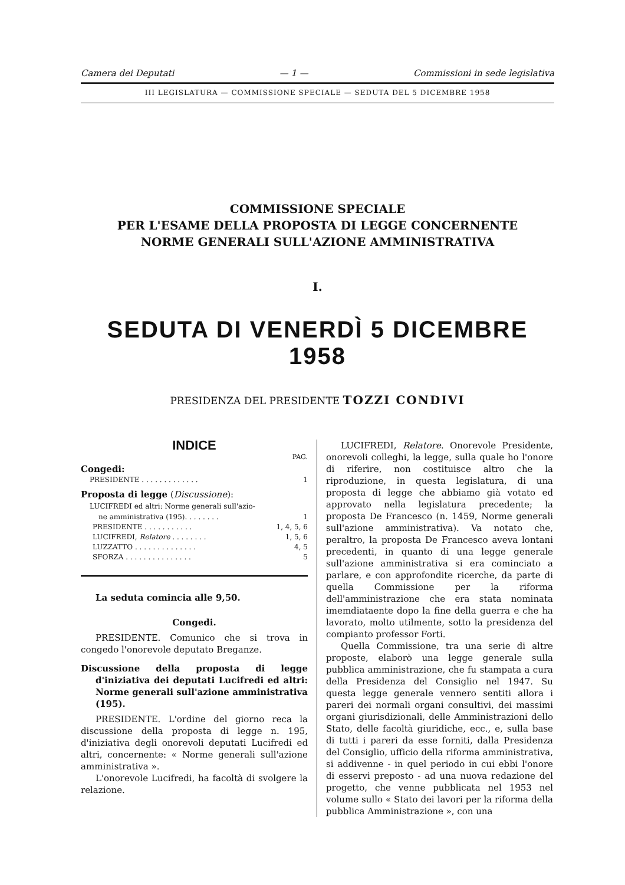Camera dei Deputati — 1 — Commissioni in sede legislativa
III LEGISLATURA — COMMISSIONE SPECIALE — SEDUTA DEL 5 DICEMBRE 1958
COMMISSIONE SPECIALE
PER L'ESAME DELLA PROPOSTA DI LEGGE CONCERNENTE
NORME GENERALI SULL'AZIONE AMMINISTRATIVA
I.
SEDUTA DI VENERDÌ 5 DICEMBRE 1958
PRESIDENZA DEL PRESIDENTE TOZZI CONDIVI
INDICE
PAG.
Congedi:
PRESIDENTE . . . . . . . . . . . . . 1
Proposta di legge (Discussione):
LUCIFREDI ed altri: Norme generali sull'azio-
ne amministrativa (195). . . . . . . . 1
PRESIDENTE . . . . . . . . . . . 1, 4, 5, 6
LUCIFREDI, Relatore . . . . . . . . 1, 5, 6
LUZZATTO . . . . . . . . . . . . . . 4, 5
SFORZA . . . . . . . . . . . . . . . 5
La seduta comincia alle 9,50.
Congedi.
PRESIDENTE. Comunico che si trova in congedo l'onorevole deputato Breganze.
Discussione della proposta di legge d'iniziativa dei deputati Lucifredi ed altri: Norme generali sull'azione amministrativa (195).
PRESIDENTE. L'ordine del giorno reca la discussione della proposta di legge n. 195, d'iniziativa degli onorevoli deputati Lucifredi ed altri, concernente: « Norme generali sull'azione amministrativa ».
L'onorevole Lucifredi, ha facoltà di svolgere la relazione.
LUCIFREDI, Relatore. Onorevole Presidente, onorevoli colleghi, la legge, sulla quale ho l'onore di riferire, non costituisce altro che la riproduzione, in questa legislatura, di una proposta di legge che abbiamo già votato ed approvato nella legislatura precedente; la proposta De Francesco (n. 1459, Norme generali sull'azione amministrativa). Va notato che, peraltro, la proposta De Francesco aveva lontani precedenti, in quanto di una legge generale sull'azione amministrativa si era cominciato a parlare, e con approfondite ricerche, da parte di quella Commissione per la riforma dell'amministrazione che era stata nominata imemdiataente dopo la fine della guerra e che ha lavorato, molto utilmente, sotto la presidenza del compianto professor Forti.
Quella Commissione, tra una serie di altre proposte, elaborò una legge generale sulla pubblica amministrazione, che fu stampata a cura della Presidenza del Consiglio nel 1947. Su questa legge generale vennero sentiti allora i pareri dei normali organi consultivi, dei massimi organi giurisdizionali, delle Amministrazioni dello Stato, delle facoltà giuridiche, ecc., e, sulla base di tutti i pareri da esse forniti, dalla Presidenza del Consiglio, ufficio della riforma amministrativa, si addivenne - in quel periodo in cui ebbi l'onore di esservi preposto - ad una nuova redazione del progetto, che venne pubblicata nel 1953 nel volume sullo « Stato dei lavori per la riforma della pubblica Amministrazione », con una